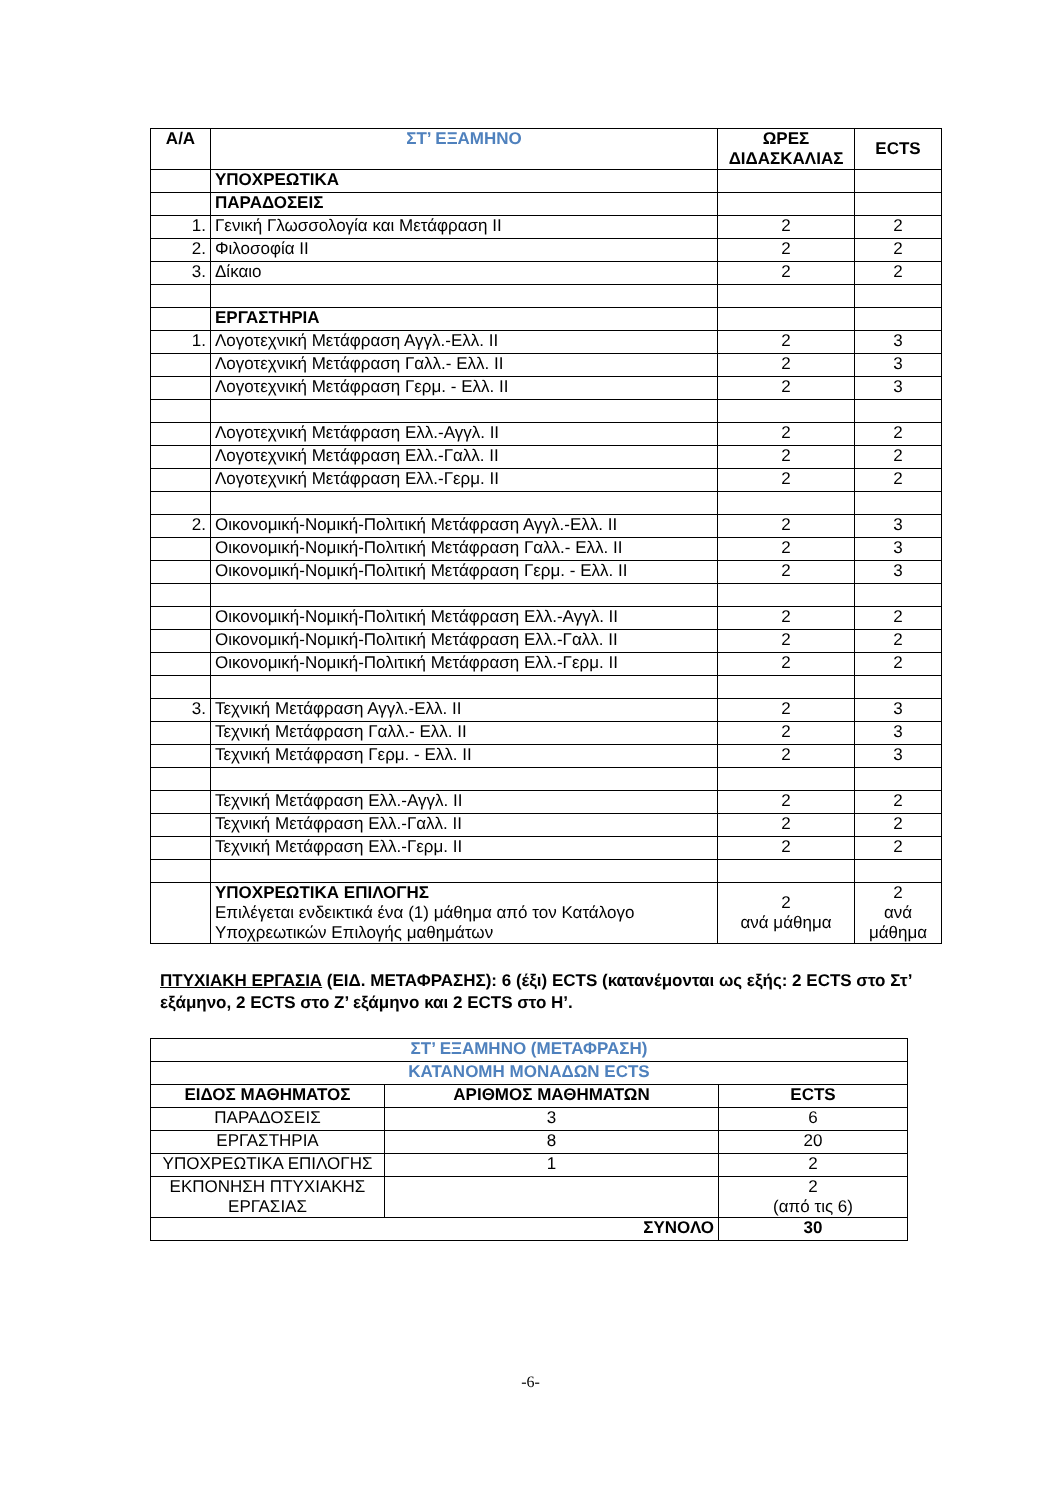| Α/Α | ΣΤ’ ΕΞΑΜΗΝΟ | ΩΡΕΣ ΔΙΔΑΣΚΑΛΙΑΣ | ECTS |
| --- | --- | --- | --- |
| | ΥΠΟΧΡΕΩΤΙΚΑ | | |
| | ΠΑΡΑΔΟΣΕΙΣ | | |
| 1. | Γενική Γλωσσολογία και Μετάφραση ΙΙ | 2 | 2 |
| 2. | Φιλοσοφία ΙΙ | 2 | 2 |
| 3. | Δίκαιο | 2 | 2 |
| | ΕΡΓΑΣΤΗΡΙΑ | | |
| 1. | Λογοτεχνική Μετάφραση Αγγλ.-Ελλ. ΙΙ | 2 | 3 |
| | Λογοτεχνική Μετάφραση Γαλλ.- Ελλ. ΙΙ | 2 | 3 |
| | Λογοτεχνική Μετάφραση Γερμ. - Ελλ. ΙΙ | 2 | 3 |
| | Λογοτεχνική Μετάφραση Ελλ.-Αγγλ. ΙΙ | 2 | 2 |
| | Λογοτεχνική Μετάφραση Ελλ.-Γαλλ. ΙΙ | 2 | 2 |
| | Λογοτεχνική Μετάφραση Ελλ.-Γερμ. ΙΙ | 2 | 2 |
| 2. | Οικονομική-Νομική-Πολιτική Μετάφραση Αγγλ.-Ελλ. ΙΙ | 2 | 3 |
| | Οικονομική-Νομική-Πολιτική Μετάφραση Γαλλ.- Ελλ. ΙΙ | 2 | 3 |
| | Οικονομική-Νομική-Πολιτική Μετάφραση Γερμ. - Ελλ. ΙΙ | 2 | 3 |
| | Οικονομική-Νομική-Πολιτική Μετάφραση Ελλ.-Αγγλ. ΙΙ | 2 | 2 |
| | Οικονομική-Νομική-Πολιτική Μετάφραση Ελλ.-Γαλλ. ΙΙ | 2 | 2 |
| | Οικονομική-Νομική-Πολιτική Μετάφραση Ελλ.-Γερμ. ΙΙ | 2 | 2 |
| 3. | Τεχνική Μετάφραση Αγγλ.-Ελλ. ΙΙ | 2 | 3 |
| | Τεχνική Μετάφραση Γαλλ.- Ελλ. ΙΙ | 2 | 3 |
| | Τεχνική Μετάφραση Γερμ. - Ελλ. ΙΙ | 2 | 3 |
| | Τεχνική Μετάφραση Ελλ.-Αγγλ. ΙΙ | 2 | 2 |
| | Τεχνική Μετάφραση Ελλ.-Γαλλ. ΙΙ | 2 | 2 |
| | Τεχνική Μετάφραση Ελλ.-Γερμ. ΙΙ | 2 | 2 |
| | ΥΠΟΧΡΕΩΤΙΚΑ ΕΠΙΛΟΓΗΣ Επιλέγεται ενδεικτικά ένα (1) μάθημα από τον Κατάλογο Υποχρεωτικών Επιλογής μαθημάτων | 2 ανά μάθημα | 2 ανά μάθημα |
ΠΤΥΧΙΑΚΗ ΕΡΓΑΣΙΑ (ΕΙΔ. ΜΕΤΑΦΡΑΣΗΣ): 6 (έξι) ECTS (κατανέμονται ως εξής: 2 ECTS στο Στ’ εξάμηνο, 2 ECTS στο Ζ’ εξάμηνο και 2 ECTS στο Η’.
| ΣΤ’ ΕΞΑΜΗΝΟ (ΜΕΤΑΦΡΑΣΗ) | | |
| ΚΑΤΑΝΟΜΗ ΜΟΝΑΔΩΝ ECTS | | |
| ΕΙΔΟΣ ΜΑΘΗΜΑΤΟΣ | ΑΡΙΘΜΟΣ ΜΑΘΗΜΑΤΩΝ | ECTS |
| ΠΑΡΑΔΟΣΕΙΣ | 3 | 6 |
| ΕΡΓΑΣΤΗΡΙΑ | 8 | 20 |
| ΥΠΟΧΡΕΩΤΙΚΑ ΕΠΙΛΟΓΗΣ | 1 | 2 |
| ΕΚΠΟΝΗΣΗ ΠΤΥΧΙΑΚΗΣ ΕΡΓΑΣΙΑΣ | | 2 (από τις 6) |
| ΣΥΝΟΛΟ | | 30 |
-6-